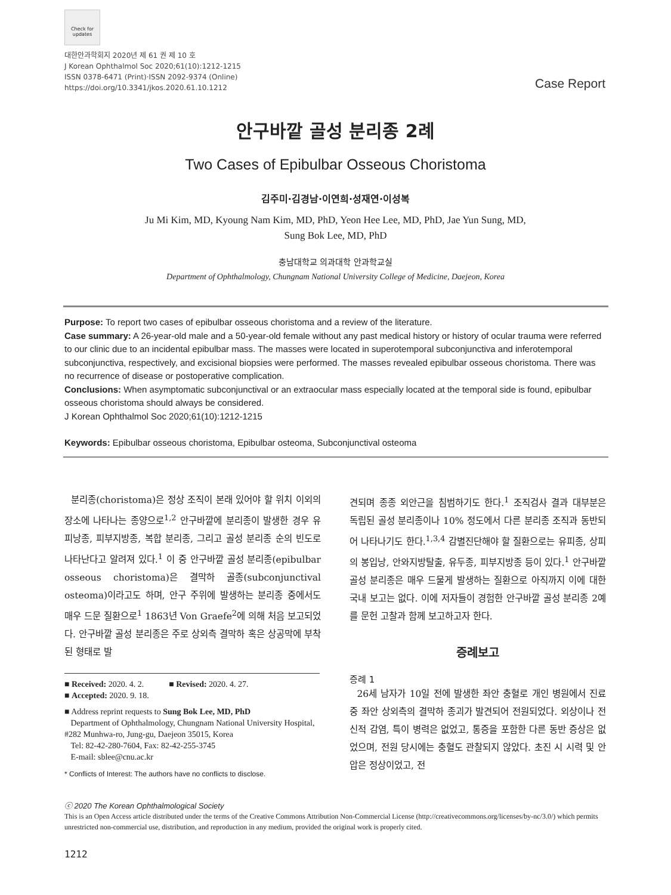Check for updates
대한안과학회지 2020년 제 61 권 제 10 호
J Korean Ophthalmol Soc 2020;61(10):1212-1215
ISSN 0378-6471 (Print)⋅ISSN 2092-9374 (Online)
https://doi.org/10.3341/jkos.2020.61.10.1212
Case Report
안구바깥 골성 분리종 2례
Two Cases of Epibulbar Osseous Choristoma
김주미⋅김경남⋅이연희⋅성재연⋅이성복
Ju Mi Kim, MD, Kyoung Nam Kim, MD, PhD, Yeon Hee Lee, MD, PhD, Jae Yun Sung, MD,
Sung Bok Lee, MD, PhD
충남대학교 의과대학 안과학교실
Department of Ophthalmology, Chungnam National University College of Medicine, Daejeon, Korea
Purpose: To report two cases of epibulbar osseous choristoma and a review of the literature.
Case summary: A 26-year-old male and a 50-year-old female without any past medical history or history of ocular trauma were referred to our clinic due to an incidental epibulbar mass. The masses were located in superotemporal subconjunctiva and inferotemporal subconjunctiva, respectively, and excisional biopsies were performed. The masses revealed epibulbar osseous choristoma. There was no recurrence of disease or postoperative complication.
Conclusions: When asymptomatic subconjunctival or an extraocular mass especially located at the temporal side is found, epibulbar osseous choristoma should always be considered.
J Korean Ophthalmol Soc 2020;61(10):1212-1215
Keywords: Epibulbar osseous choristoma, Epibulbar osteoma, Subconjunctival osteoma
분리종(choristoma)은 정상 조직이 본래 있어야 할 위치 이외의 장소에 나타나는 종양으로<sup>1,2</sup> 안구바깥에 분리종이 발생한 경우 유피낭종, 피부지방종, 복합 분리종, 그리고 골성 분리종 순의 빈도로 나타난다고 알려져 있다.<sup>1</sup> 이 중 안구바깥 골성 분리종(epibulbar osseous choristoma)은 결막하 골종(subconjunctival osteoma)이라고도 하며, 안구 주위에 발생하는 분리종 중에서도 매우 드문 질환으로<sup>1</sup> 1863년 Von Graefe<sup>2</sup>에 의해 처음 보고되었다. 안구바깥 골성 분리종은 주로 상외측 결막하 혹은 상공막에 부착된 형태로 발
■ Received: 2020. 4. 2. ■ Revised: 2020. 4. 27.
■ Accepted: 2020. 9. 18.
■ Address reprint requests to Sung Bok Lee, MD, PhD
Department of Ophthalmology, Chungnam National University Hospital, #282 Munhwa-ro, Jung-gu, Daejeon 35015, Korea
Tel: 82-42-280-7604, Fax: 82-42-255-3745
E-mail: sblee@cnu.ac.kr
* Conflicts of Interest: The authors have no conflicts to disclose.
견되며 종종 외안근을 침범하기도 한다.<sup>1</sup> 조직검사 결과 대부분은 독립된 골성 분리종이나 10% 정도에서 다른 분리종 조직과 동반되어 나타나기도 한다.<sup>1,3,4</sup> 감별진단해야 할 질환으로는 유피종, 상피의 봉입낭, 안와지방탈출, 유두종, 피부지방종 등이 있다.<sup>1</sup> 안구바깥 골성 분리종은 매우 드물게 발생하는 질환으로 아직까지 이에 대한 국내 보고는 없다. 이에 저자들이 경험한 안구바깥 골성 분리종 2예를 문헌 고찰과 함께 보고하고자 한다.
증례보고
증례 1
26세 남자가 10일 전에 발생한 좌안 충혈로 개인 병원에서 진료 중 좌안 상외측의 결막하 종괴가 발견되어 전원되었다. 외상이나 전신적 감염, 특이 병력은 없었고, 통증을 포함한 다른 동반 증상은 없었으며, 전원 당시에는 충혈도 관찰되지 않았다. 초진 시 시력 및 안압은 정상이었고, 전
ⓒ 2020 The Korean Ophthalmological Society
This is an Open Access article distributed under the terms of the Creative Commons Attribution Non-Commercial License (http://creativecommons.org/licenses/by-nc/3.0/) which permits unrestricted non-commercial use, distribution, and reproduction in any medium, provided the original work is properly cited.
1212